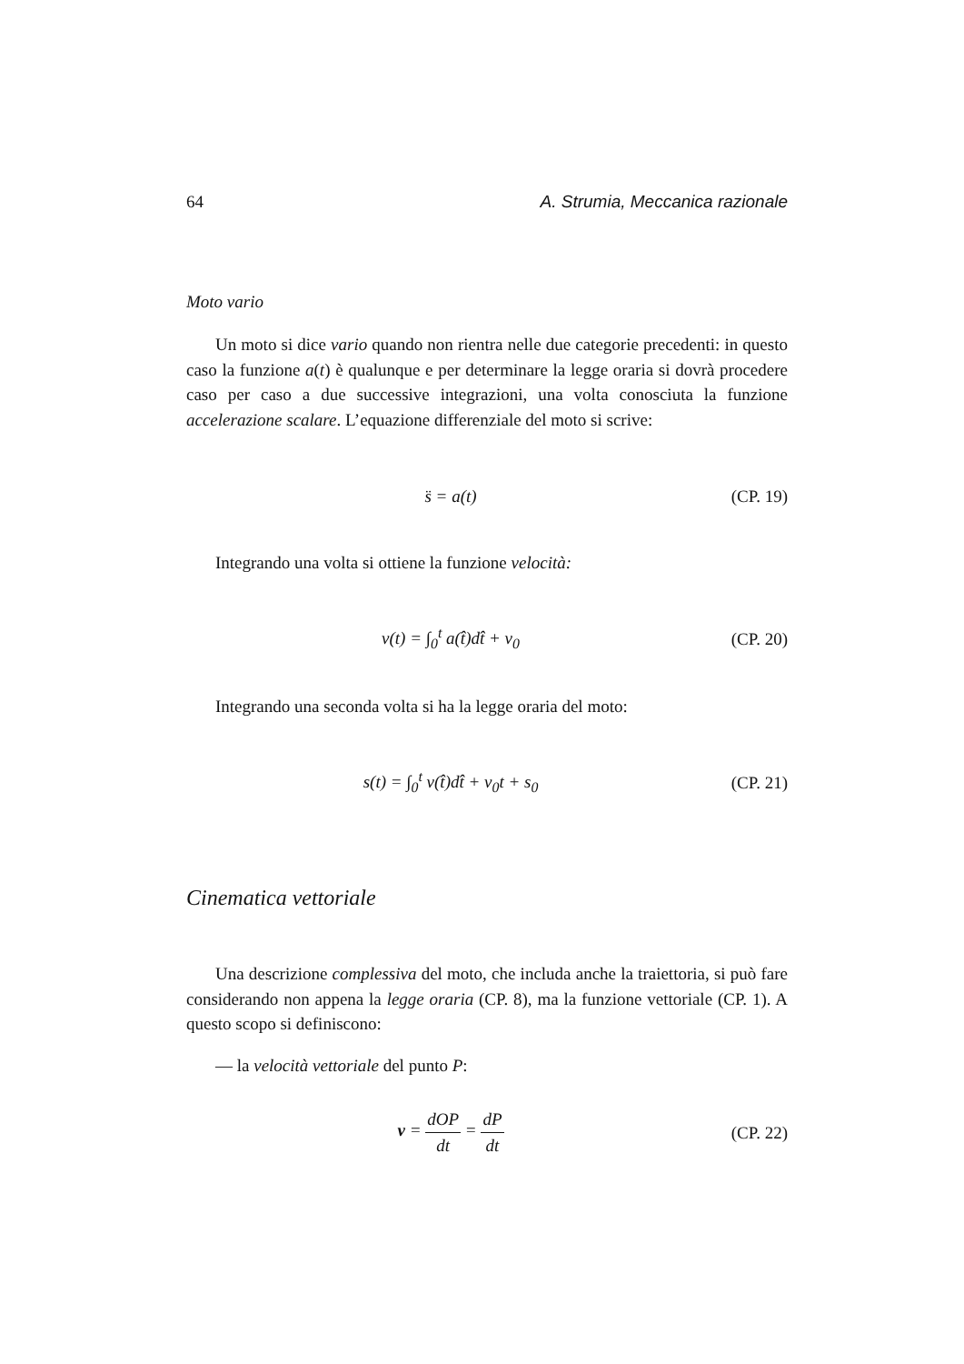64 A. Strumia, Meccanica razionale
Moto vario
Un moto si dice vario quando non rientra nelle due categorie precedenti: in questo caso la funzione a(t) è qualunque e per determinare la legge oraria si dovrà procedere caso per caso a due successive integrazioni, una volta conosciuta la funzione accelerazione scalare. L’equazione differenziale del moto si scrive:
s̈ = a(t)
(CP. 19)
Integrando una volta si ottiene la funzione velocità:
v(t) = ∫<sub>0</sub><sup>t</sup> a(t̂)dt̂ + v<sub>0</sub>
(CP. 20)
Integrando una seconda volta si ha la legge oraria del moto:
s(t) = ∫<sub>0</sub><sup>t</sup> v(t̂)dt̂ + v<sub>0</sub>t + s<sub>0</sub>
(CP. 21)
Cinematica vettoriale
Una descrizione complessiva del moto, che includa anche la traiettoria, si può fare considerando non appena la legge oraria (CP. 8), ma la funzione vettoriale (CP. 1). A questo scopo si definiscono:
— la velocità vettoriale del punto P:
v = dOP dt = dP dt
(CP. 22)